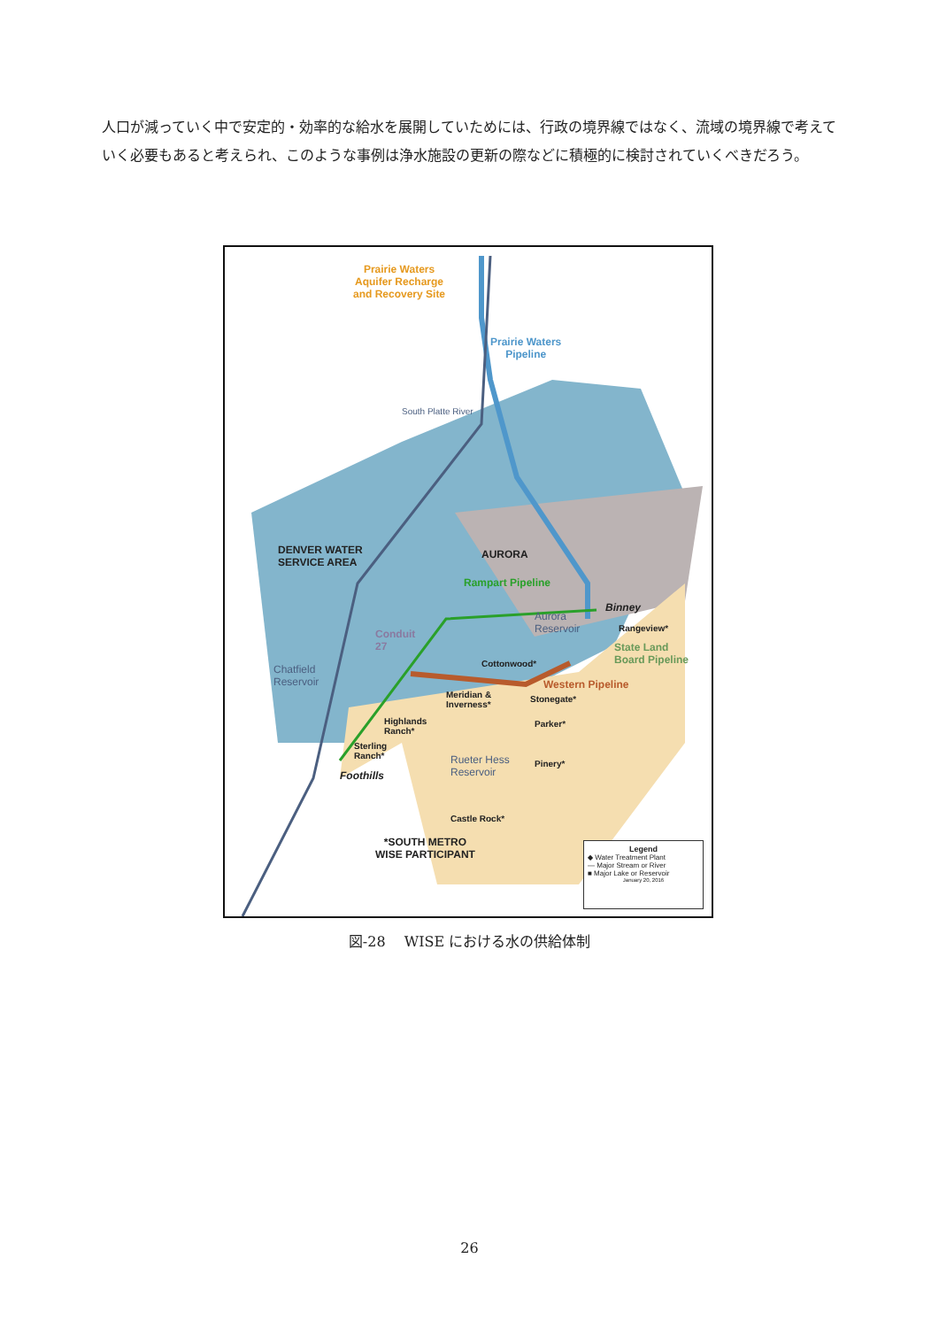人口が減っていく中で安定的・効率的な給水を展開していためには、行政の境界線ではなく、流域の境界線で考えていく必要もあると考えられ、このような事例は浄水施設の更新の際などに積極的に検討されていくべきだろう。
Prairie Waters
Aquifer Recharge
and Recovery Site
Prairie Waters
Pipeline
South Platte River
DENVER WATER
SERVICE AREA
AURORA
Rampart Pipeline
Binney
Aurora
Reservoir
Rangeview*
State Land
Board Pipeline
Conduit
27
Chatfield
Reservoir
Cottonwood*
Western Pipeline
Meridian &
Inverness*
Stonegate*
Highlands
Ranch*
Parker*
Sterling
Ranch*
Rueter Hess
Reservoir
Pinery*
Foothills
Castle Rock*
*SOUTH METRO
WISE PARTICIPANT
Legend
◆ Water Treatment Plant
— Major Stream or River
■ Major Lake or Reservoir
January 20, 2016
図-28　 WISE における水の供給体制
26